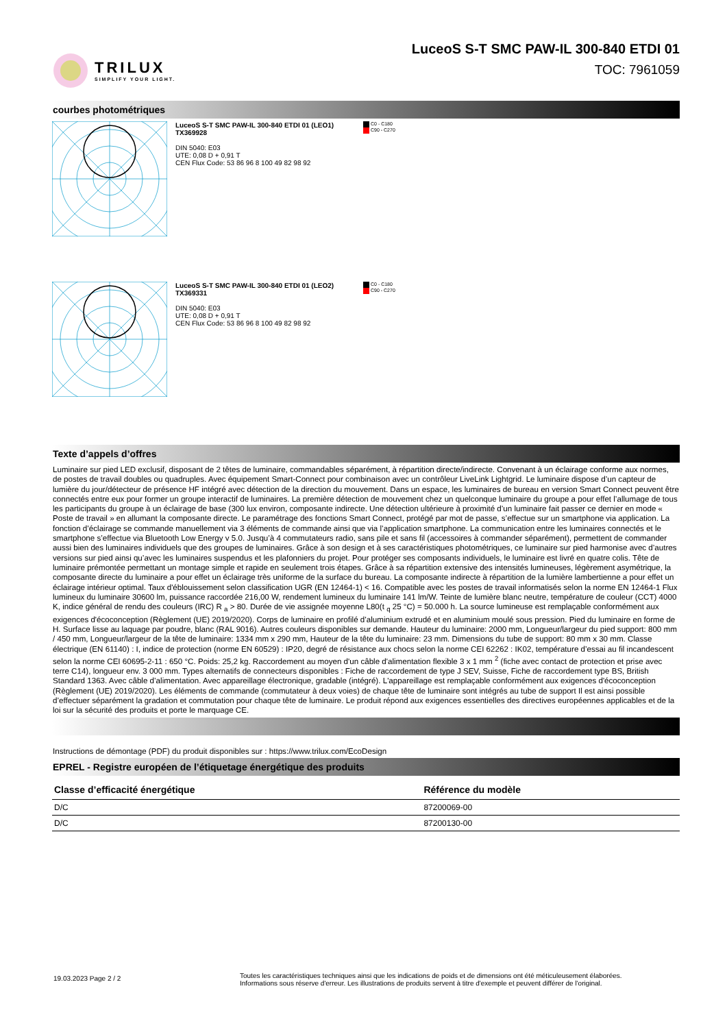TRILUX
SIMPLIFY YOUR LIGHT.
LuceoS S-T SMC PAW-IL 300-840 ETDI 01
TOC: 7961059
courbes photométriques
LuceoS S-T SMC PAW-IL 300-840 ETDI 01 (LEO1)
TX369928
DIN 5040: E03
UTE: 0,08 D + 0,91 T
CEN Flux Code: 53 86 96 8 100 49 82 98 92
C0 - C180
C90 - C270
LuceoS S-T SMC PAW-IL 300-840 ETDI 01 (LEO2)
TX369331
DIN 5040: E03
UTE: 0,08 D + 0,91 T
CEN Flux Code: 53 86 96 8 100 49 82 98 92
C0 - C180
C90 - C270
Texte d’appels d’offres
Luminaire sur pied LED exclusif, disposant de 2 têtes de luminaire, commandables séparément, à répartition directe/indirecte. Convenant à un éclairage conforme aux normes, de postes de travail doubles ou quadruples. Avec équipement Smart-Connect pour combinaison avec un contrôleur LiveLink Lightgrid. Le luminaire dispose d’un capteur de lumière du jour/détecteur de présence HF intégré avec détection de la direction du mouvement. Dans un espace, les luminaires de bureau en version Smart Connect peuvent être connectés entre eux pour former un groupe interactif de luminaires. La première détection de mouvement chez un quelconque luminaire du groupe a pour effet l’allumage de tous les participants du groupe à un éclairage de base (300 lux environ, composante indirecte. Une détection ultérieure à proximité d’un luminaire fait passer ce dernier en mode « Poste de travail » en allumant la composante directe. Le paramétrage des fonctions Smart Connect, protégé par mot de passe, s’effectue sur un smartphone via application. La fonction d’éclairage se commande manuellement via 3 éléments de commande ainsi que via l’application smartphone. La communication entre les luminaires connectés et le smartphone s’effectue via Bluetooth Low Energy v 5.0. Jusqu’à 4 commutateurs radio, sans pile et sans fil (accessoires à commander séparément), permettent de commander aussi bien des luminaires individuels que des groupes de luminaires. Grâce à son design et à ses caractéristiques photométriques, ce luminaire sur pied harmonise avec d’autres versions sur pied ainsi qu’avec les luminaires suspendus et les plafonniers du projet. Pour protéger ses composants individuels, le luminaire est livré en quatre colis. Tête de luminaire prémontée permettant un montage simple et rapide en seulement trois étapes. Grâce à sa répartition extensive des intensités lumineuses, légèrement asymétrique, la composante directe du luminaire a pour effet un éclairage très uniforme de la surface du bureau. La composante indirecte à répartition de la lumière lambertienne a pour effet un éclairage intérieur optimal. Taux d'éblouissement selon classification UGR (EN 12464-1) < 16. Compatible avec les postes de travail informatisés selon la norme EN 12464-1 Flux lumineux du luminaire 30600 lm, puissance raccordée 216,00 W, rendement lumineux du luminaire 141 lm/W. Teinte de lumière blanc neutre, température de couleur (CCT) 4000 K, indice général de rendu des couleurs (IRC) R <sub>a</sub> > 80. Durée de vie assignée moyenne L80(t <sub>q</sub> 25 °C) = 50.000 h. La source lumineuse est remplaçable conformément aux exigences d'écoconception (Règlement (UE) 2019/2020). Corps de luminaire en profilé d’aluminium extrudé et en aluminium moulé sous pression. Pied du luminaire en forme de H. Surface lisse au laquage par poudre, blanc (RAL 9016). Autres couleurs disponibles sur demande. Hauteur du luminaire: 2000 mm, Longueur/largeur du pied support: 800 mm / 450 mm, Longueur/largeur de la tête de luminaire: 1334 mm x 290 mm, Hauteur de la tête du luminaire: 23 mm. Dimensions du tube de support: 80 mm x 30 mm. Classe électrique (EN 61140) : I, indice de protection (norme EN 60529) : IP20, degré de résistance aux chocs selon la norme CEI 62262 : IK02, température d’essai au fil incandescent selon la norme CEI 60695-2-11 : 650 °C. Poids: 25,2 kg. Raccordement au moyen d'un câble d'alimentation flexible 3 x 1 mm <sup>2</sup> (fiche avec contact de protection et prise avec terre C14), longueur env. 3 000 mm. Types alternatifs de connecteurs disponibles : Fiche de raccordement de type J SEV, Suisse, Fiche de raccordement type BS, British Standard 1363. Avec câble d’alimentation. Avec appareillage électronique, gradable (intégré). L'appareillage est remplaçable conformément aux exigences d'écoconception (Règlement (UE) 2019/2020). Les éléments de commande (commutateur à deux voies) de chaque tête de luminaire sont intégrés au tube de support Il est ainsi possible d’effectuer séparément la gradation et commutation pour chaque tête de luminaire. Le produit répond aux exigences essentielles des directives européennes applicables et de la loi sur la sécurité des produits et porte le marquage CE.
Instructions de démontage (PDF) du produit disponibles sur : https://www.trilux.com/EcoDesign
EPREL - Registre européen de l’étiquetage énergétique des produits
| Classe d’efficacité énergétique | Référence du modèle |
| --- | --- |
| D/C | 87200069-00 |
| D/C | 87200130-00 |
19.03.2023 Page 2 / 2
Toutes les caractéristiques techniques ainsi que les indications de poids et de dimensions ont été méticuleusement élaborées.
Informations sous réserve d'erreur. Les illustrations de produits servent à titre d'exemple et peuvent différer de l'original.